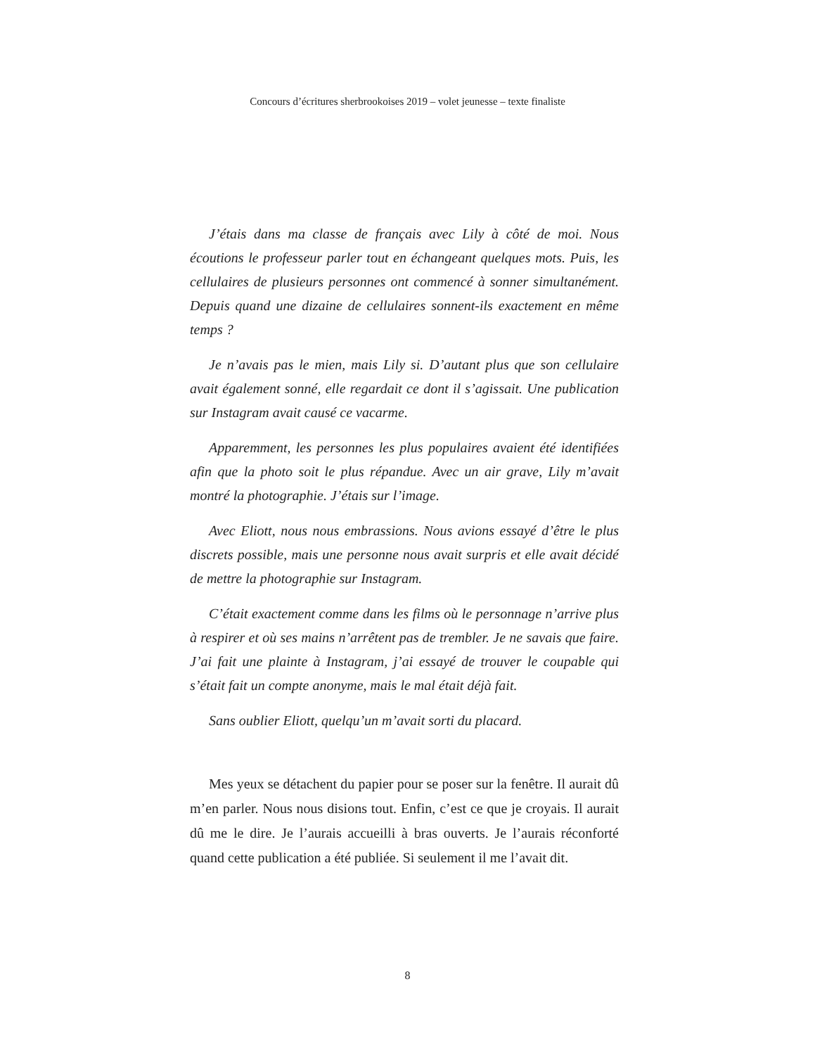Concours d’écritures sherbrookoises 2019 – volet jeunesse – texte finaliste
J’étais dans ma classe de français avec Lily à côté de moi. Nous écoutions le professeur parler tout en échangeant quelques mots. Puis, les cellulaires de plusieurs personnes ont commencé à sonner simultanément. Depuis quand une dizaine de cellulaires sonnent-ils exactement en même temps ?
Je n’avais pas le mien, mais Lily si. D’autant plus que son cellulaire avait également sonné, elle regardait ce dont il s’agissait. Une publication sur Instagram avait causé ce vacarme.
Apparemment, les personnes les plus populaires avaient été identifiées afin que la photo soit le plus répandue. Avec un air grave, Lily m’avait montré la photographie. J’étais sur l’image.
Avec Eliott, nous nous embrassions. Nous avions essayé d’être le plus discrets possible, mais une personne nous avait surpris et elle avait décidé de mettre la photographie sur Instagram.
C’était exactement comme dans les films où le personnage n’arrive plus à respirer et où ses mains n’arrêtent pas de trembler. Je ne savais que faire. J’ai fait une plainte à Instagram, j’ai essayé de trouver le coupable qui s’était fait un compte anonyme, mais le mal était déjà fait.
Sans oublier Eliott, quelqu’un m’avait sorti du placard.
Mes yeux se détachent du papier pour se poser sur la fenêtre. Il aurait dû m’en parler. Nous nous disions tout. Enfin, c’est ce que je croyais. Il aurait dû me le dire. Je l’aurais accueilli à bras ouverts. Je l’aurais réconforté quand cette publication a été publiée. Si seulement il me l’avait dit.
8